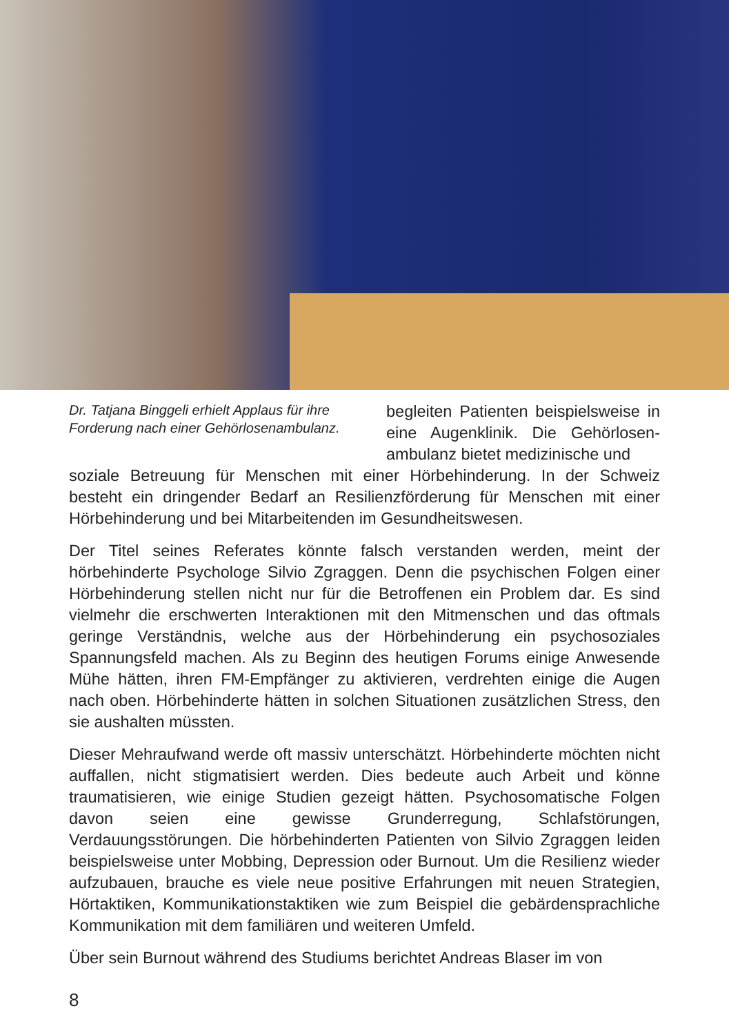Dr. Tatjana Binggeli erhielt Applaus für ihre Forderung nach einer Gehörlosenambulanz.
begleiten Patienten beispielsweise in eine Augenklinik. Die Gehörlosen­ambulanz bietet medizinische und
soziale Betreuung für Menschen mit einer Hörbehinderung. In der Schweiz besteht ein dringender Bedarf an Resilienzförderung für Menschen mit einer Hörbehinderung und bei Mitarbeitenden im Gesundheitswesen.
Der Titel seines Referates könnte falsch verstanden werden, meint der hörbehinderte Psychologe Silvio Zgraggen. Denn die psychischen Folgen einer Hörbehinderung stellen nicht nur für die Betroffenen ein Problem dar. Es sind vielmehr die erschwerten Interaktionen mit den Mitmenschen und das oftmals geringe Verständnis, welche aus der Hörbehinderung ein psychosoziales Spannungsfeld machen. Als zu Beginn des heutigen Forums einige Anwesende Mühe hätten, ihren FM-Empfänger zu aktivieren, verdrehten einige die Augen nach oben. Hörbehinderte hätten in solchen Situationen zusätzlichen Stress, den sie aushalten müssten.
Dieser Mehraufwand werde oft massiv unterschätzt. Hörbehinderte möchten nicht auffallen, nicht stigmatisiert werden. Dies bedeute auch Arbeit und könne traumatisieren, wie einige Studien gezeigt hätten. Psychosomatische Folgen davon seien eine gewisse Grunderregung, Schlafstörungen, Verdauungsstörungen. Die hörbehinderten Patienten von Silvio Zgraggen leiden beispielsweise unter Mobbing, Depression oder Burnout. Um die Resilienz wieder aufzubauen, brauche es viele neue positive Erfahrungen mit neuen Strategien, Hörtaktiken, Kommunikationstaktiken wie zum Beispiel die gebärdensprachliche Kommunikation mit dem familiären und weiteren Umfeld.
Über sein Burnout während des Studiums berichtet Andreas Blaser im von
8